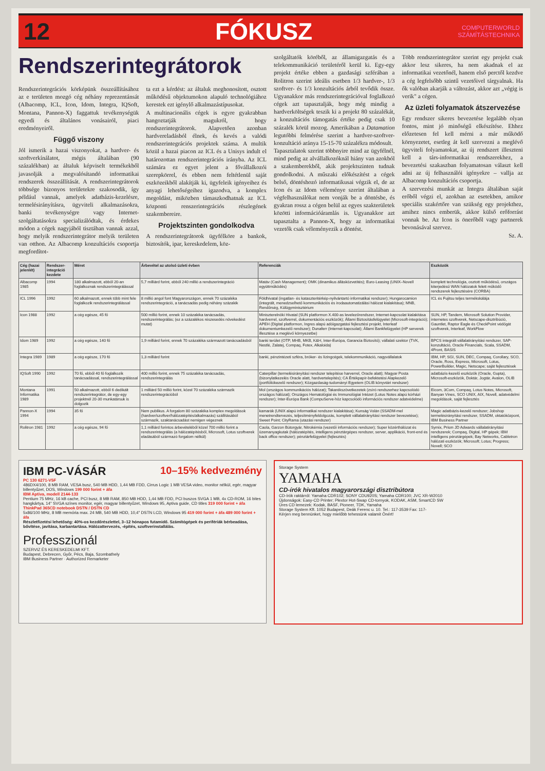12 FÓKUSZ
COMPUTERWORLD
SZÁMÍTÁSTECHNIKA
Rendszerintegrátorok
Rendszerintegrációs körképünk összeállításához az e területen mozgó cég néhány reprezentánsát (Albacomp, ICL, Icon, Idom, Integra, IQSoft, Montana, Pannon-X) faggattuk tevékenységük egyedi és általános vonásairól, piaci eredményeiről.
Függő viszony
Jól ismerik a hazai viszonyokat, a hardver- és szoftverkínálatot, mégis általában (90 százalékban) az általuk képviselt termékekből javasolják a megvalósítandó informatikai rendszerek összeállítását. A rendszerintegrátorok többsége bizonyos területekre szakosodik, így például vannak, amelyek adatbázis-kezelésre, termelésirányításra, ügyviteli alkalmazásokra, banki tevékenységre vagy Internet-szolgáltatásokra specializálódtak, és érdekes módon a cégek nagyjából tisztában vannak azzal, hogy melyik rendszerintegrátor melyik területen van otthon. Az Albacomp konzultációs csoportja megfordítot-
ta ezt a kérdést: az általuk meghonosított, osztott működésű objektumokon alapuló technológiához kerestek ezt igénylő alkalmazástípusokat.
A multinacionális cégek is egyre gyakrabban hangoztatják magukról, hogy rendszerintegrátorok. Alapvetően azonban hardvereladásból élnek, és kevés a valódi rendszerintegrációs projektek száma. A multik közül a hazai piacon az ICL és a Unisys indult el határozottan rendszerintegrációs irányba. Az ICL számára ez egyet jelent a fővállalkozói szerepkörrel, és ebben nem feltétlenül saját eszközeikből alakítják ki, ügyfeleik igényeihez és anyagi lehetőségeihez igazodva, a komplex megoldást, miközben támaszkodhatnak az ICL központi renszerintegrációs részlegének szakembereire.
Projektszinten gondolkodva
A rendszerintegrátorok ügyfélköre a bankok, biztosítók, ipar, kereskedelem, köz-
szolgáltatók köréből, az államigazgatás és a telekommunikáció területéről kerül ki. Egy-egy projekt értéke ebben a gazdasági szférában a Rolitron szerint ideális esetben 1/3 hardver-, 1/3 szoftver- és 1/3 konzultációs árból tevődik össze. Ugyanakkor más rendszerintegrációval foglalkozó cégek azt tapasztalják, hogy még mindig a hardverköltségek teszik ki a projekt 80 százalékát, a konzultációs támogatás értéke pedig csak 10 százalék körül mozog. Amerikában a Datamation legutóbbi felmérése szerint a hardver-szoftver-konzultáció aránya 15-15-70 százalékra módosult.
Tapasztalatok szerint többnyire mind az ügyfélnél, mind pedig az alvállalkozóknál hiány van azokból a szakemberekből, akik projektszinten tudnak gondolkodni. A műszaki előkészítést a cégek belső, döntéshozó informatikusai végzik el, de az Icon és az Idom véleménye szerint általában a végfelhasználókat nem vonják be a döntésbe, és gyakran rossz a cégen belül az egyes szakterületek közötti információáramlás is. Ugyanakkor azt tapasztalta a Pannon-X, hogy az informatikai vezetők csak véleményezik a döntést.
Több rendszerintegrátor szerint egy projekt csak akkor lesz sikeres, ha nem akadnak el az informatikai vezetőnél, hanem első perctől kezdve a cég legfelsőbb szintű vezetőivel tárgyalnak. Ha ők valóban akarják a változást, akkor azt „végig is verik" a cégen.
Az üzleti folyamatok átszervezése
Egy rendszer sikeres bevezetése legalább olyan fontos, mint jó minőségű elkészítése. Ehhez előzetesen fel kell mérni a már működő környezetet, esetleg át kell szervezni a meglévő ügyviteli folyamatokat, az új rendszert illeszteni kell a társ-informatikai rendszerekhez, a bevezetési szakaszban folyamatosan választ kell adni az új felhasználói igényekre – vallja az Albacomp konzultációs csoportja.
A szervezési munkát az Integra általában saját erőből végzi el, azokban az esetekben, amikor speciális szakértőre van szükség egy projekthez, amihez nincs emberük, akkor külső erőforrást vonnak be. Az Icon is önerőből vagy partnerek bevonásával szervez.
Sz. A.
| Cég (hazai jelenlét) | Rendszer-integráció kezdete | Méret | Árbevétel az utolsó üzleti évben | Referenciák | Eszközök |
| --- | --- | --- | --- | --- | --- |
| Albacomp 1985 | 1994 | 180 alkalmazott, ebből 20-an foglalkoznak rendszerintegrálással | 5,7 milliárd forint, ebből 240 millió a rendszerintegráció | Matáv (Cash Management); OMK (dinamikus állásközvetítés); Euro-Leasing (UNIX–Novell együttműködés) | komplett technológia, osztott működésű, országos kiterjedésű WAN hálózatok felett működő rendszerek fejlesztésére (CORBA) |
| ICL 1996 | 1992 | 60 alkalmazott, ennek több mint fele foglalkozik rendszerintegrálással | 8 millió angol font Magyarországon, ennek 70 százaléka rendszerintegráció, a tanácsadás pedig néhány százalék | Földhivatal (ingatlan- és kataszteritérkép-nyilvántartó informatikai rendszer); Hungarocamion (integrált, menedzselhető kommunikációs és irodaautomatizálási hálózat kialakítása); MNB, Rendőrség, Külügyminisztérium | ICL és Fujitsu teljes termékskálája |
| Icon 1988 | 1992 | a cég egésze, 45 fő | 500 millió forint, ennek 10 százaléka tanácsadás, rendszerintegrálás; (ez a százalékos részesedés növekedést mutat) | Miniszterelnöki Hivatal (SUN platformon X.400-as levelezőrendszer, Internet-kapcsolat kialakítása hardverrel, szoftverrel, dokumentációs eszközök); Állami Biztosításfelügyelet (Microsoft-integráció); APEH (Digital platformon, Ingres alapú adóigazgatási fejlesztési projekt, Interleaf dokumentumkezelő rendszer); Dunaferr (Internet-kapcsolat); Állami Bankfelügyelet (HP serverek illesztése a meglévő környezetbe) | SUN, HP, Tandem, Microsoft Solution Provider, internetes szoftverek, Netscape-disztribúció, Gauntlet, Raptor Eagle és CheckPoint védőgát szoftverek, Interleaf, WorkFlow |
| Idom 1989 | 1992 | a cég egésze, 140 fő | 1,9 milliárd forint, ennek 70 százaléka származott tanácsadásból | banki terület (OTP, MHB, MKB, K&H, Inter-Európa, Garancia Biztosító); vállalati szektor (TVK, Nestlé, Zalatej, Compaq, Fotex, Alkaloida) | BPCS integrált vállalatirányítási rendszer, SAP-konzultáció, Oracle Financials, Scala, SSADM, 4Front, BASIS |
| Integra 1989 | 1989 | a cég egésze, 170 fő | 1,3 milliárd forint | banki, pénzintézeti szféra, bróker- és lízingcégek, telekommunikáció, nagyvállalatok | IBM, HP, SGI, SUN, DEC, Compaq, Corollary, SCO, Oracle, Ross, Express, Microsoft, Lotus, PowerBuilder, Magic, Netscape; saját fejlesztések |
| IQSoft 1990 | 1992 | 70 fő, ebből 40 fő foglalkozik tanácsadással, rendszerintegrálással | 400 millió forint, ennek 75 százaléka tanácsadás, rendszerintegrálás | Caterpillar (termelésirányítási rendszer telepítése harverrel, Oracle alatt); Magyar Posta (bizonylatkezelés Oracle alatt, hardvertelepítés); CA Értékpapír-befektetési Alapkezelő (portfóliókezelő rendszer); Közgazdaság-tudományi Egyetem (OLIB könyvtári rendszer) | adatbázis-kezelő eszközök (Oracle, Gupta), Microsoft-eszközök, Doktár, Jogtár, Avalon, OLIB |
| Montana Informatika 1989 | 1991 | 50 alkalmazott, ebből 6 dedikált rendszerintegrátor, de egy-egy projektnél 20-30 munkatársuk is dolgozik | 1 milliárd 50 millió forint, közel 70 százaléka származik rendszerintegrációból | Mol (országos kommunikációs hálózat); Takarékszövetkezetek (zsíró rendszerhez kapcsolódó országos hálózat); Országos Hematológiai és Immunológiai Intézet (Lotus Notes alapú kórházi rendszer); Inter-Európa Bank (CompuServe-höz kapcsolódó információs rendszer adatvédelme) | Eicom, 3Com, Compaq, Lotus Notes, Microsoft, Banyan Vines, SCO UNIX, AIX, Novell, adatvédelmi megoldások, saját fejlesztés |
| Pannon-X 1994 | 1994 | 35 fő | Nem publikus. A forgalom 80 százaléka komplex megoldások (hardver/szoftver/hálózatépítés/alkalmazás) szállításából származik, szaktanácsadást nemigen végeznek | kamarák (UNIX alapú informatikai rendszer kialakítása); Kunság Volán (SSADM-mel menetrendtervezés, teljesítményfeldolgozás, komplett vállalatirányítási rendszer bevezetése); Sweet Point; CityRama (utazási rendszer) | Magic adatbázis-kezelő rendszer; Jobshop termelésirányítási rendszer, SSADM, oktatóközpont, IBM Business Partner |
| Rolitron 1981 | 1992 | a cég egésze, 94 fő | 1,1 milliárd forintos árbevételéből közel 700 millió forint a rendszerintegrálás (a hálózatépítésből, Microsoft, Lotus szoftverek eladásából származó forgalom nélkül) | Caola, Garzon Bútorgyár, Nitrokémia (vezetői információs rendszer); Super közérthálózat és üzemanyagkutak (hálózatépítés, intelligens pénztárgépes rendszer, server, applikáció, front-end és back office rendszer); pénztárfelügyelet (fejlesztés) | Symix, Prism JD Adwards vállalatirányítási rendszerek; Compaq, Digital, HP gépek; IBM intelligens pénztárgépek; Bay Networks, Cabletron hálózati eszközök; Microsoft; Lotus; Progress; Novell; SCO |
IBM PC-VÁSÁR 10–15% kedvezmény
PC 130 6271-V5F
486DX4/100, 8 MB RAM, VESA busz, 540 MB HDD, 1,44 MB FDD, Cirrus Logic 1 MB VESA video, monitor nélkül, egér, magyar billentyűzet, DOS, Windows 199 000 forint + áfa
IBM Aptiva, modell 2144-133
Pentium 75 MHz, 16 kB cache, PCI busz, 8 MB RAM, 850 MB HDD, 1,44 MB FDD, PCI buszos SVGA 1 MB, 4x CD-ROM, 16 bites hangkártya, 14" SVGA színes monitor, egér, magyar billentyűzet, Windows 95, Aptiva guide, CD titles 319 000 forint + áfa
ThinkPad 365CD notebook DSTN / DSTN CD
5x86/100 MHz, 8 MB memória max. 24 MB, 540 MB HDD, 10,4" DSTN LCD, Windows 95 419 000 forint + áfa 489 000 forint + áfa
Részletfizetési lehetőség: 40%-os kezdőrészlettel, 3–12 hónapos futamidő. Számítógépek és perifériák bérbeadása, bővítése, javítása, karbantartása. Hálózattervezés, -építés, szoftverinstallálás.
Professzionál
SZERVIZ ÉS KERESKEDELMI KFT.
Budapest, Debrecen, Győr, Pécs, Baja, Szombathely
IBM Business Partner · Authorized Remarketer
Storage System
YAMAHA
CD-írók hivatalos magyarországi disztribútora
CD-írók raktárról: Yamaha CDR102; SONY CDU920S; Yamaha CDR100; JVC XR-W2010
Újdonságok: Easy-CD Printer; Plextor Hot-Swap CD-tornyok, KODAK, ASM, SmartCD SW
Üres CD lemezek: Kodak, BASF, Pioneer, TDK, Yamaha
Storage System Kft. 1052 Budapest, Deák Ferenc u. 10. Tel.: 117-3539 Fax: 117-
Kérjen meg bennünket, hogy mielőbb tehessünk valamit Önért!